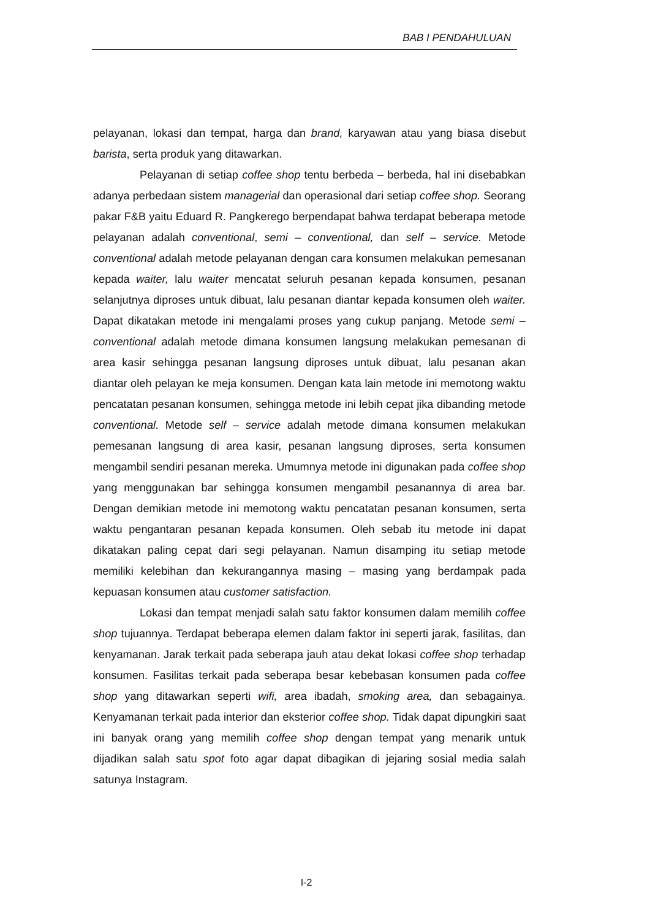BAB I PENDAHULUAN
pelayanan, lokasi dan tempat, harga dan brand, karyawan atau yang biasa disebut barista, serta produk yang ditawarkan.
Pelayanan di setiap coffee shop tentu berbeda – berbeda, hal ini disebabkan adanya perbedaan sistem managerial dan operasional dari setiap coffee shop. Seorang pakar F&B yaitu Eduard R. Pangkerego berpendapat bahwa terdapat beberapa metode pelayanan adalah conventional, semi – conventional, dan self – service. Metode conventional adalah metode pelayanan dengan cara konsumen melakukan pemesanan kepada waiter, lalu waiter mencatat seluruh pesanan kepada konsumen, pesanan selanjutnya diproses untuk dibuat, lalu pesanan diantar kepada konsumen oleh waiter. Dapat dikatakan metode ini mengalami proses yang cukup panjang. Metode semi – conventional adalah metode dimana konsumen langsung melakukan pemesanan di area kasir sehingga pesanan langsung diproses untuk dibuat, lalu pesanan akan diantar oleh pelayan ke meja konsumen. Dengan kata lain metode ini memotong waktu pencatatan pesanan konsumen, sehingga metode ini lebih cepat jika dibanding metode conventional. Metode self – service adalah metode dimana konsumen melakukan pemesanan langsung di area kasir, pesanan langsung diproses, serta konsumen mengambil sendiri pesanan mereka. Umumnya metode ini digunakan pada coffee shop yang menggunakan bar sehingga konsumen mengambil pesanannya di area bar. Dengan demikian metode ini memotong waktu pencatatan pesanan konsumen, serta waktu pengantaran pesanan kepada konsumen. Oleh sebab itu metode ini dapat dikatakan paling cepat dari segi pelayanan. Namun disamping itu setiap metode memiliki kelebihan dan kekurangannya masing – masing yang berdampak pada kepuasan konsumen atau customer satisfaction.
Lokasi dan tempat menjadi salah satu faktor konsumen dalam memilih coffee shop tujuannya. Terdapat beberapa elemen dalam faktor ini seperti jarak, fasilitas, dan kenyamanan. Jarak terkait pada seberapa jauh atau dekat lokasi coffee shop terhadap konsumen. Fasilitas terkait pada seberapa besar kebebasan konsumen pada coffee shop yang ditawarkan seperti wifi, area ibadah, smoking area, dan sebagainya. Kenyamanan terkait pada interior dan eksterior coffee shop. Tidak dapat dipungkiri saat ini banyak orang yang memilih coffee shop dengan tempat yang menarik untuk dijadikan salah satu spot foto agar dapat dibagikan di jejaring sosial media salah satunya Instagram.
I-2